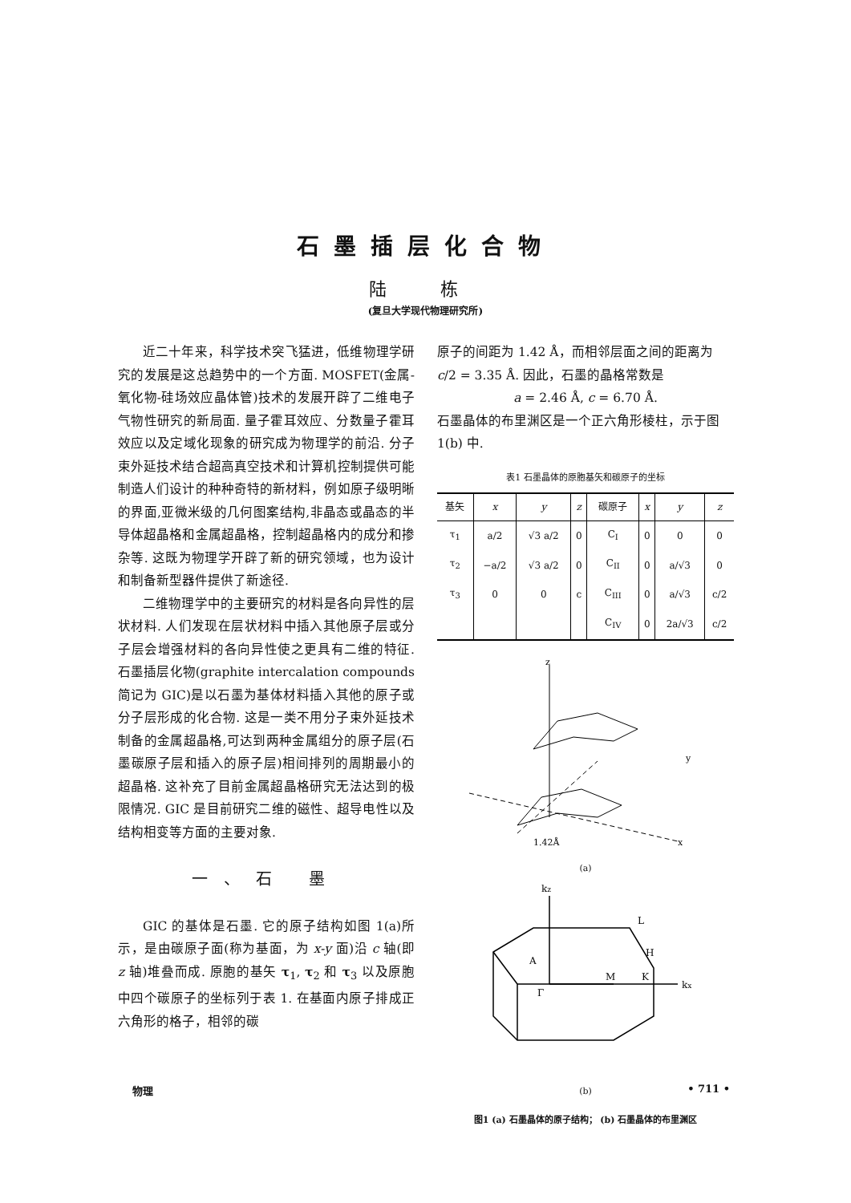石墨插层化合物
陆 栋
(复旦大学现代物理研究所)
近二十年来，科学技术突飞猛进，低维物理学研究的发展是这总趋势中的一个方面. MOSFET(金属-氧化物-硅场效应晶体管)技术的发展开辟了二维电子气物性研究的新局面. 量子霍耳效应、分数量子霍耳效应以及定域化现象的研究成为物理学的前沿. 分子束外延技术结合超高真空技术和计算机控制提供可能制造人们设计的种种奇特的新材料，例如原子级明晰的界面,亚微米级的几何图案结构,非晶态或晶态的半导体超晶格和金属超晶格，控制超晶格内的成分和掺杂等. 这既为物理学开辟了新的研究领域，也为设计和制备新型器件提供了新途径.
二维物理学中的主要研究的材料是各向异性的层状材料. 人们发现在层状材料中插入其他原子层或分子层会增强材料的各向异性使之更具有二维的特征. 石墨插层化物(graphite intercalation compounds 简记为 GIC)是以石墨为基体材料插入其他的原子或分子层形成的化合物. 这是一类不用分子束外延技术制备的金属超晶格,可达到两种金属组分的原子层(石墨碳原子层和插入的原子层)相间排列的周期最小的超晶格. 这补充了目前金属超晶格研究无法达到的极限情况. GIC 是目前研究二维的磁性、超导电性以及结构相变等方面的主要对象.
一、石 墨
GIC 的基体是石墨. 它的原子结构如图 1(a)所示，是由碳原子面(称为基面，为 x-y 面)沿 c 轴(即 z 轴)堆叠而成. 原胞的基矢 τ<sub>1</sub>, τ<sub>2</sub> 和 τ<sub>3</sub> 以及原胞中四个碳原子的坐标列于表 1. 在基面内原子排成正六角形的格子，相邻的碳
原子的间距为 1.42 Å，而相邻层面之间的距离为 c/2 = 3.35 Å. 因此，石墨的晶格常数是
a = 2.46 Å, c = 6.70 Å.
石墨晶体的布里渊区是一个正六角形棱柱，示于图 1(b) 中.
表1 石墨晶体的原胞基矢和碳原子的坐标
| 基矢 | x | y | z | 碳原子 | x | y | z |
| --- | --- | --- | --- | --- | --- | --- | --- |
| τ<sub>1</sub> | a/2 | √3 a/2 | 0 | C<sub>I</sub> | 0 | 0 | 0 |
| τ<sub>2</sub> | −a/2 | √3 a/2 | 0 | C<sub>II</sub> | 0 | a/√3 | 0 |
| τ<sub>3</sub> | 0 | 0 | c | C<sub>III</sub> | 0 | a/√3 | c/2 |
| | | | | C<sub>IV</sub> | 0 | 2a/√3 | c/2 |
z
y
x
1.42Å
(a)
kz
L
A
H
K
M
Γ
kx
(b)
图1 (a) 石墨晶体的原子结构； (b) 石墨晶体的布里渊区
物理 • 711 •